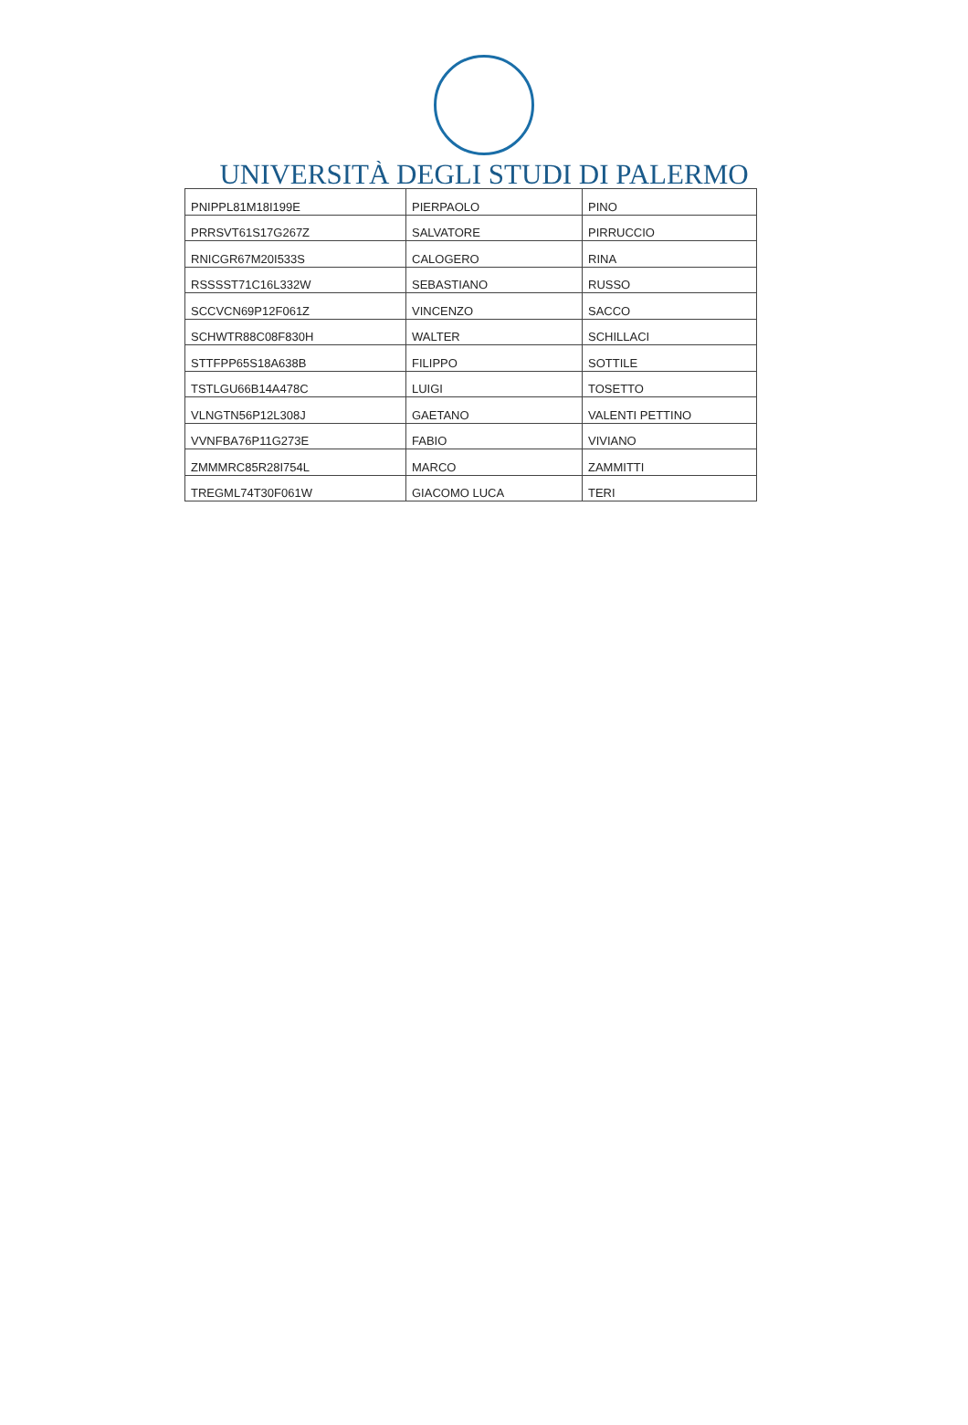UNIVERSITÀ DEGLI STUDI DI PALERMO
| PNIPPL81M18I199E | PIERPAOLO | PINO |
| PRRSVT61S17G267Z | SALVATORE | PIRRUCCIO |
| RNICGR67M20I533S | CALOGERO | RINA |
| RSSSST71C16L332W | SEBASTIANO | RUSSO |
| SCCVCN69P12F061Z | VINCENZO | SACCO |
| SCHWTR88C08F830H | WALTER | SCHILLACI |
| STTFPP65S18A638B | FILIPPO | SOTTILE |
| TSTLGU66B14A478C | LUIGI | TOSETTO |
| VLNGTN56P12L308J | GAETANO | VALENTI PETTINO |
| VVNFBA76P11G273E | FABIO | VIVIANO |
| ZMMMRC85R28I754L | MARCO | ZAMMITTI |
| TREGML74T30F061W | GIACOMO LUCA | TERI |